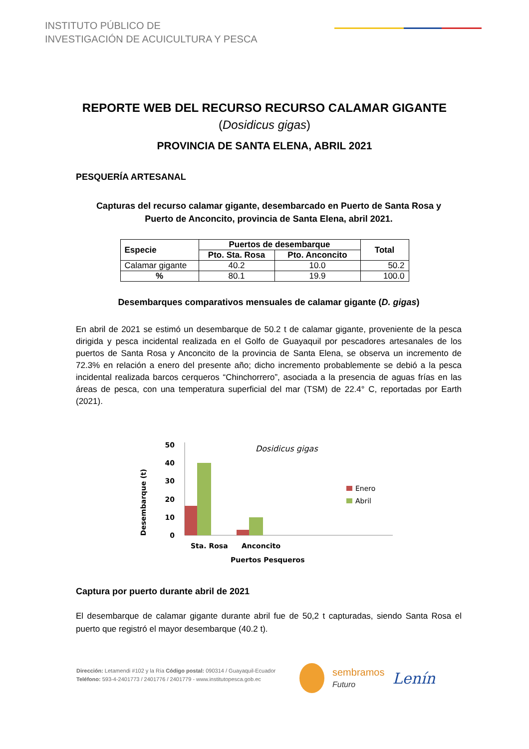INSTITUTO PÚBLICO DE
INVESTIGACIÓN DE ACUICULTURA Y PESCA
REPORTE WEB DEL RECURSO RECURSO CALAMAR GIGANTE
(Dosidicus gigas)
PROVINCIA DE SANTA ELENA, ABRIL 2021
PESQUERÍA ARTESANAL
Capturas del recurso calamar gigante, desembarcado en Puerto de Santa Rosa y
Puerto de Anconcito, provincia de Santa Elena, abril 2021.
| Especie | Puertos de desembarque | | Total |
| --- | --- | --- | --- |
| | Pto. Sta. Rosa | Pto. Anconcito | |
| Calamar gigante | 40.2 | 10.0 | 50.2 |
| % | 80.1 | 19.9 | 100.0 |
Desembarques comparativos mensuales de calamar gigante (D. gigas)
En abril de 2021 se estimó un desembarque de 50.2 t de calamar gigante, proveniente de la pesca dirigida y pesca incidental realizada en el Golfo de Guayaquil por pescadores artesanales de los puertos de Santa Rosa y Anconcito de la provincia de Santa Elena, se observa un incremento de 72.3% en relación a enero del presente año; dicho incremento probablemente se debió a la pesca incidental realizada barcos cerqueros “Chinchorrero”, asociada a la presencia de aguas frías en las áreas de pesca, con una temperatura superficial del mar (TSM) de 22.4° C, reportadas por Earth (2021).
Desembarque (t)
50
40
30
20
10
0
Dosidicus gigas
Enero
Abril
Sta. Rosa
Anconcito
Puertos Pesqueros
Captura por puerto durante abril de 2021
El desembarque de calamar gigante durante abril fue de 50,2 t capturadas, siendo Santa Rosa el puerto que registró el mayor desembarque (40.2 t).
Dirección: Letamendi #102 y la Ría Código postal: 090314 / Guayaquil-Ecuador
Teléfono: 593-4-2401773 / 2401776 / 2401779 - www.institutopesca.gob.ec
sembramos
Futuro
Lenín